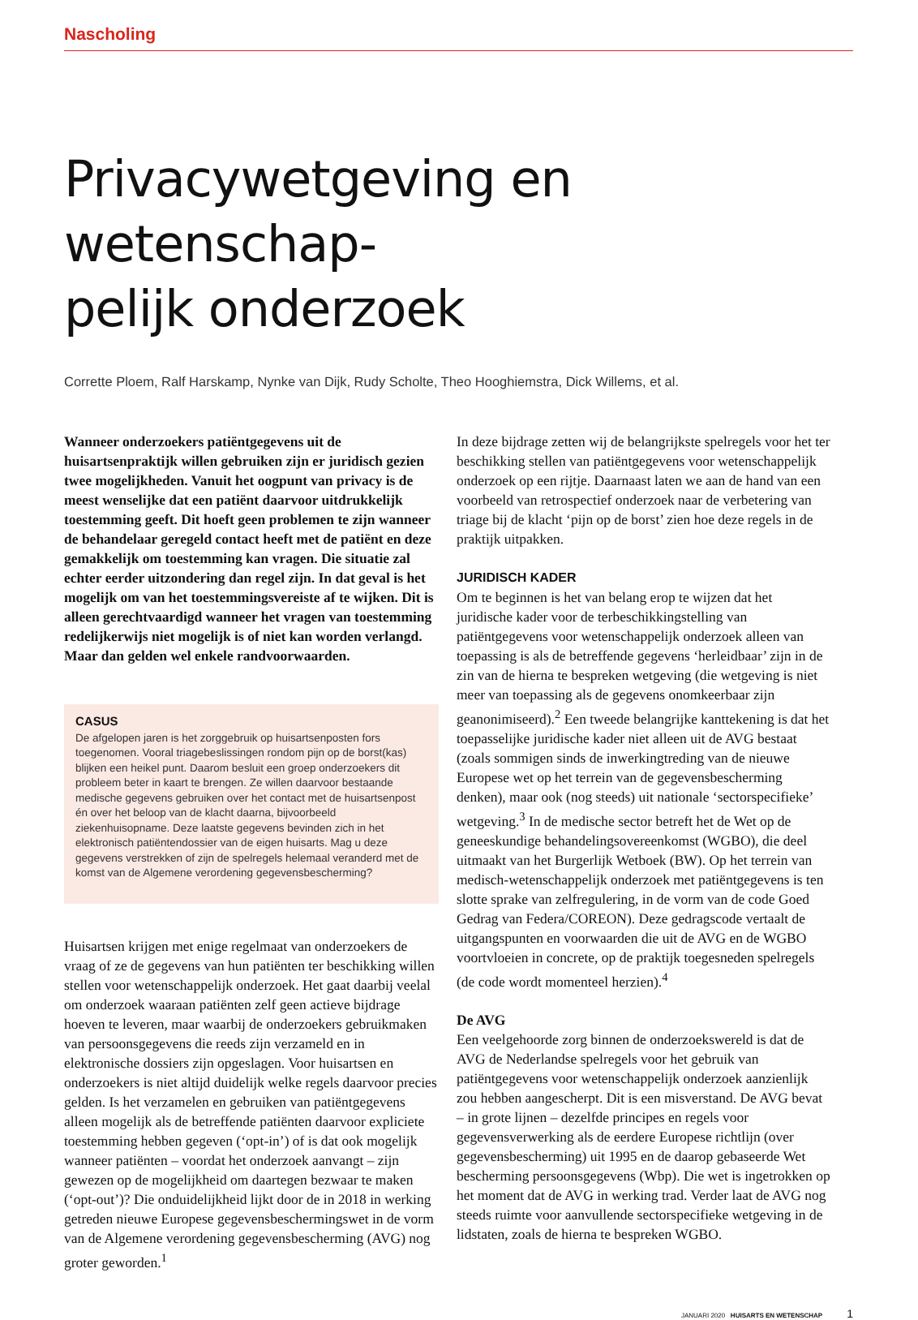Nascholing
Privacywetgeving en wetenschap-
pelijk onderzoek
Corrette Ploem, Ralf Harskamp, Nynke van Dijk, Rudy Scholte, Theo Hooghiemstra, Dick Willems, et al.
Wanneer onderzoekers patiëntgegevens uit de huisartsenpraktijk willen gebruiken zijn er juridisch gezien twee mogelijkheden. Vanuit het oogpunt van privacy is de meest wenselijke dat een patiënt daarvoor uitdrukkelijk toestemming geeft. Dit hoeft geen problemen te zijn wanneer de behandelaar geregeld contact heeft met de patiënt en deze gemakkelijk om toestemming kan vragen. Die situatie zal echter eerder uitzondering dan regel zijn. In dat geval is het mogelijk om van het toestemmingsvereiste af te wijken. Dit is alleen gerechtvaardigd wanneer het vragen van toestemming redelijkerwijs niet mogelijk is of niet kan worden verlangd. Maar dan gelden wel enkele randvoorwaarden.
CASUS
De afgelopen jaren is het zorggebruik op huisartsenposten fors toegenomen. Vooral triagebeslissingen rondom pijn op de borst(kas) blijken een heikel punt. Daarom besluit een groep onderzoekers dit probleem beter in kaart te brengen. Ze willen daarvoor bestaande medische gegevens gebruiken over het contact met de huisartsenpost én over het beloop van de klacht daarna, bijvoorbeeld ziekenhuisopname. Deze laatste gegevens bevinden zich in het elektronisch patiëntendossier van de eigen huisarts. Mag u deze gegevens verstrekken of zijn de spelregels helemaal veranderd met de komst van de Algemene verordening gegevensbescherming?
Huisartsen krijgen met enige regelmaat van onderzoekers de vraag of ze de gegevens van hun patiënten ter beschikking willen stellen voor wetenschappelijk onderzoek. Het gaat daarbij veelal om onderzoek waaraan patiënten zelf geen actieve bijdrage hoeven te leveren, maar waarbij de onderzoekers gebruikmaken van persoonsgegevens die reeds zijn verzameld en in elektronische dossiers zijn opgeslagen. Voor huisartsen en onderzoekers is niet altijd duidelijk welke regels daarvoor precies gelden. Is het verzamelen en gebruiken van patiëntgegevens alleen mogelijk als de betreffende patiënten daarvoor expliciete toestemming hebben gegeven (‘opt-in’) of is dat ook mogelijk wanneer patiënten – voordat het onderzoek aanvangt – zijn gewezen op de mogelijkheid om daartegen bezwaar te maken (‘opt-out’)? Die onduidelijkheid lijkt door de in 2018 in werking getreden nieuwe Europese gegevensbeschermingswet in de vorm van de Algemene verordening gegevensbescherming (AVG) nog groter geworden.<sup>1</sup>
In deze bijdrage zetten wij de belangrijkste spelregels voor het ter beschikking stellen van patiëntgegevens voor wetenschappelijk onderzoek op een rijtje. Daarnaast laten we aan de hand van een voorbeeld van retrospectief onderzoek naar de verbetering van triage bij de klacht ‘pijn op de borst’ zien hoe deze regels in de praktijk uitpakken.
JURIDISCH KADER
Om te beginnen is het van belang erop te wijzen dat het juridische kader voor de terbeschikkingstelling van patiëntgegevens voor wetenschappelijk onderzoek alleen van toepassing is als de betreffende gegevens ‘herleidbaar’ zijn in de zin van de hierna te bespreken wetgeving (die wetgeving is niet meer van toepassing als de gegevens onomkeerbaar zijn geanonimiseerd).<sup>2</sup> Een tweede belangrijke kanttekening is dat het toepasselijke juridische kader niet alleen uit de AVG bestaat (zoals sommigen sinds de inwerkingtreding van de nieuwe Europese wet op het terrein van de gegevensbescherming denken), maar ook (nog steeds) uit nationale ‘sectorspecifieke’ wetgeving.<sup>3</sup> In de medische sector betreft het de Wet op de geneeskundige behandelingsovereenkomst (WGBO), die deel uitmaakt van het Burgerlijk Wetboek (BW). Op het terrein van medisch-wetenschappelijk onderzoek met patiëntgegevens is ten slotte sprake van zelfregulering, in de vorm van de code Goed Gedrag van Federa/COREON). Deze gedragscode vertaalt de uitgangspunten en voorwaarden die uit de AVG en de WGBO voortvloeien in concrete, op de praktijk toegesneden spelregels (de code wordt momenteel herzien).<sup>4</sup>
De AVG
Een veelgehoorde zorg binnen de onderzoekswereld is dat de AVG de Nederlandse spelregels voor het gebruik van patiëntgegevens voor wetenschappelijk onderzoek aanzienlijk zou hebben aangescherpt. Dit is een misverstand. De AVG bevat – in grote lijnen – dezelfde principes en regels voor gegevensverwerking als de eerdere Europese richtlijn (over gegevensbescherming) uit 1995 en de daarop gebaseerde Wet bescherming persoonsgegevens (Wbp). Die wet is ingetrokken op het moment dat de AVG in werking trad. Verder laat de AVG nog steeds ruimte voor aanvullende sectorspecifieke wetgeving in de lidstaten, zoals de hierna te bespreken WGBO.
JANUARI 2020 HUISARTS EN WETENSCHAP 1